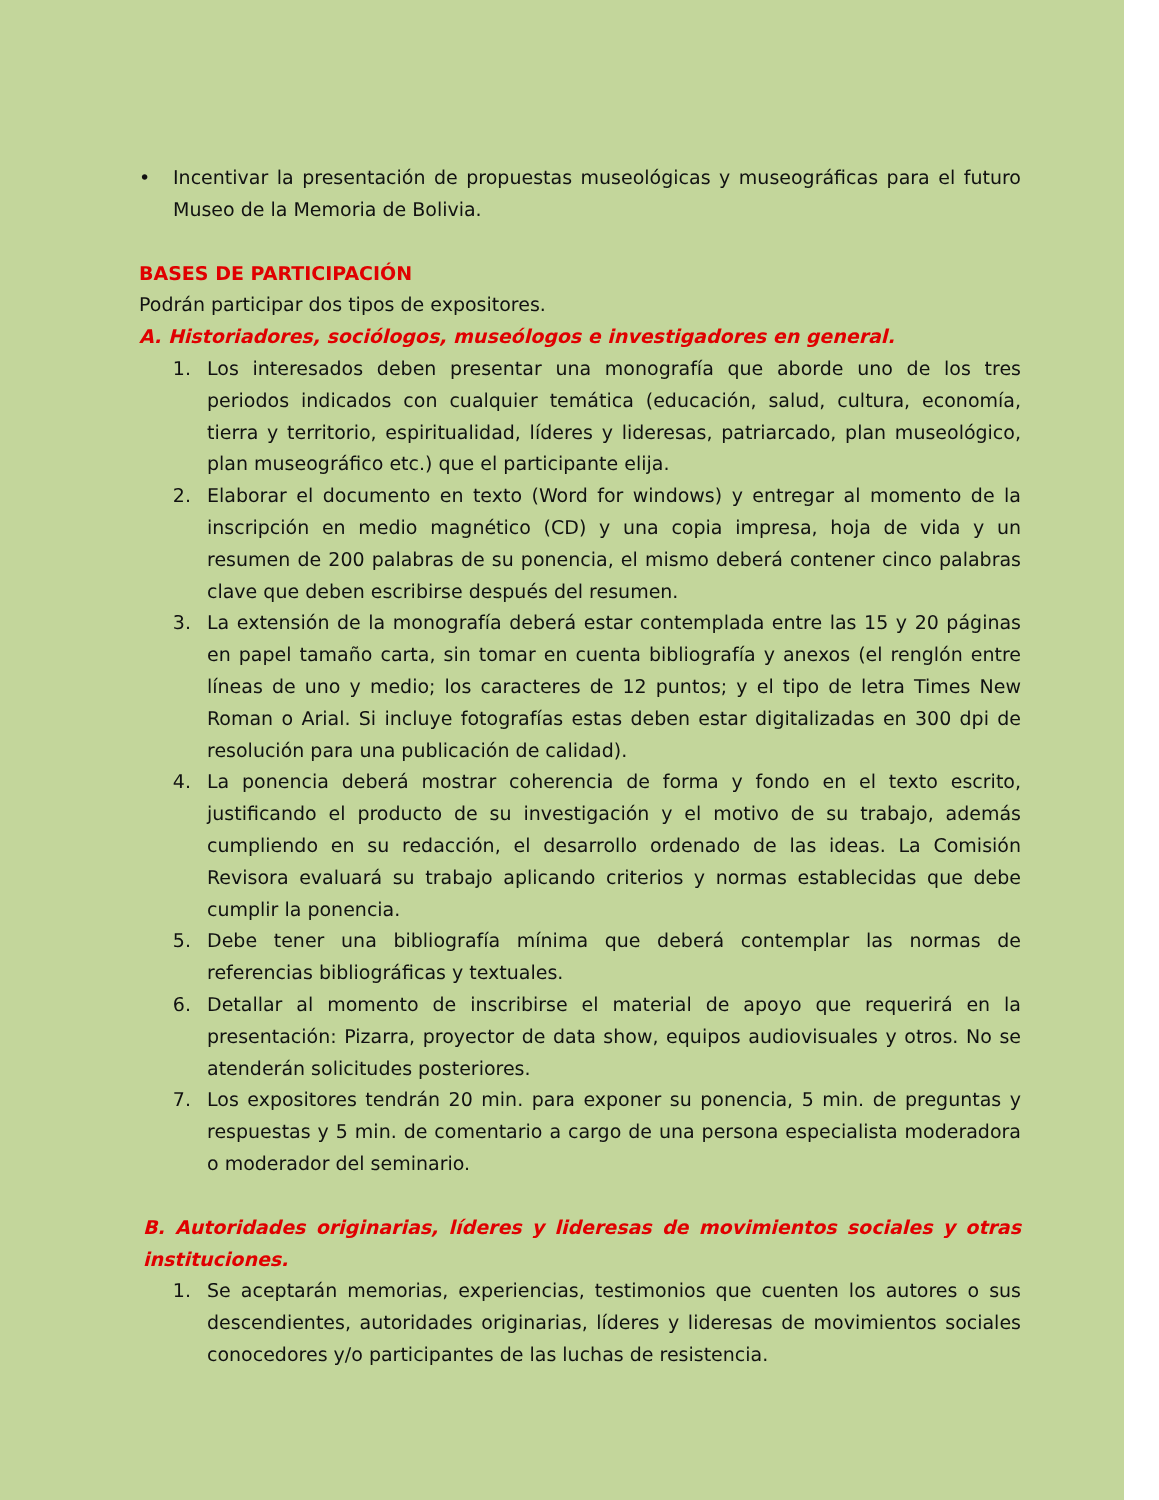• Incentivar la presentación de propuestas museológicas y museográficas para el futuro Museo de la Memoria de Bolivia.
BASES DE PARTICIPACIÓN
Podrán participar dos tipos de expositores.
A. Historiadores, sociólogos, museólogos e investigadores en general.
1. Los interesados deben presentar una monografía que aborde uno de los tres periodos indicados con cualquier temática (educación, salud, cultura, economía, tierra y territorio, espiritualidad, líderes y lideresas, patriarcado, plan museológico, plan museográfico etc.) que el participante elija.
2. Elaborar el documento en texto (Word for windows) y entregar al momento de la inscripción en medio magnético (CD) y una copia impresa, hoja de vida y un resumen de 200 palabras de su ponencia, el mismo deberá contener cinco palabras clave que deben escribirse después del resumen.
3. La extensión de la monografía deberá estar contemplada entre las 15 y 20 páginas en papel tamaño carta, sin tomar en cuenta bibliografía y anexos (el renglón entre líneas de uno y medio; los caracteres de 12 puntos; y el tipo de letra Times New Roman o Arial. Si incluye fotografías estas deben estar digitalizadas en 300 dpi de resolución para una publicación de calidad).
4. La ponencia deberá mostrar coherencia de forma y fondo en el texto escrito, justificando el producto de su investigación y el motivo de su trabajo, además cumpliendo en su redacción, el desarrollo ordenado de las ideas. La Comisión Revisora evaluará su trabajo aplicando criterios y normas establecidas que debe cumplir la ponencia.
5. Debe tener una bibliografía mínima que deberá contemplar las normas de referencias bibliográficas y textuales.
6. Detallar al momento de inscribirse el material de apoyo que requerirá en la presentación: Pizarra, proyector de data show, equipos audiovisuales y otros. No se atenderán solicitudes posteriores.
7. Los expositores tendrán 20 min. para exponer su ponencia, 5 min. de preguntas y respuestas y 5 min. de comentario a cargo de una persona especialista moderadora o moderador del seminario.
B. Autoridades originarias, líderes y lideresas de movimientos sociales y otras instituciones.
1. Se aceptarán memorias, experiencias, testimonios que cuenten los autores o sus descendientes, autoridades originarias, líderes y lideresas de movimientos sociales conocedores y/o participantes de las luchas de resistencia.